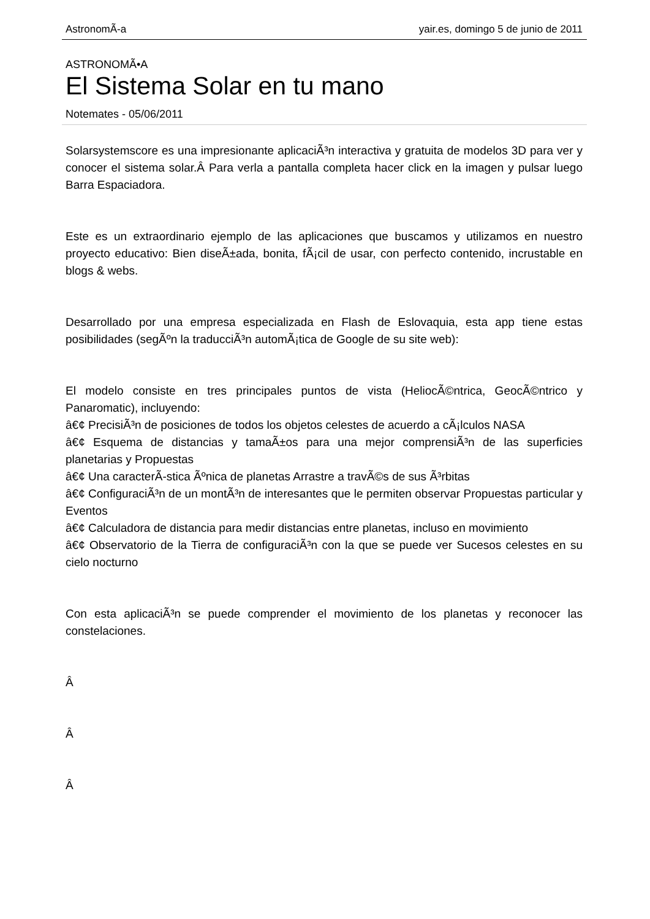AstronomÃ-a yair.es, domingo 5 de junio de 2011
ASTRONOMÃ•A
El Sistema Solar en tu mano
Notemates - 05/06/2011
Solarsystemscore es una impresionante aplicaciÃ³n interactiva y gratuita de modelos 3D para ver y conocer el sistema solar.Â Para verla a pantalla completa hacer click en la imagen y pulsar luego Barra Espaciadora.
Este es un extraordinario ejemplo de las aplicaciones que buscamos y utilizamos en nuestro proyecto educativo: Bien diseÃ±ada, bonita, fÃ¡cil de usar, con perfecto contenido, incrustable en blogs & webs.
Desarrollado por una empresa especializada en Flash de Eslovaquia, esta app tiene estas posibilidades (segÃºn la traducciÃ³n automÃ¡tica de Google de su site web):
El modelo consiste en tres principales puntos de vista (HeliocÃ©ntrica, GeocÃ©ntrico y Panaromatic), incluyendo:
â€¢ PrecisiÃ³n de posiciones de todos los objetos celestes de acuerdo a cÃ¡lculos NASA
â€¢ Esquema de distancias y tamaÃ±os para una mejor comprensiÃ³n de las superficies planetarias y Propuestas
â€¢ Una caracterÃ-stica Ãºnica de planetas Arrastre a travÃ©s de sus Ã³rbitas
â€¢ ConfiguraciÃ³n de un montÃ³n de interesantes que le permiten observar Propuestas particular y Eventos
â€¢ Calculadora de distancia para medir distancias entre planetas, incluso en movimiento
â€¢ Observatorio de la Tierra de configuraciÃ³n con la que se puede ver Sucesos celestes en su cielo nocturno
Con esta aplicaciÃ³n se puede comprender el movimiento de los planetas y reconocer las constelaciones.
Â
Â
Â